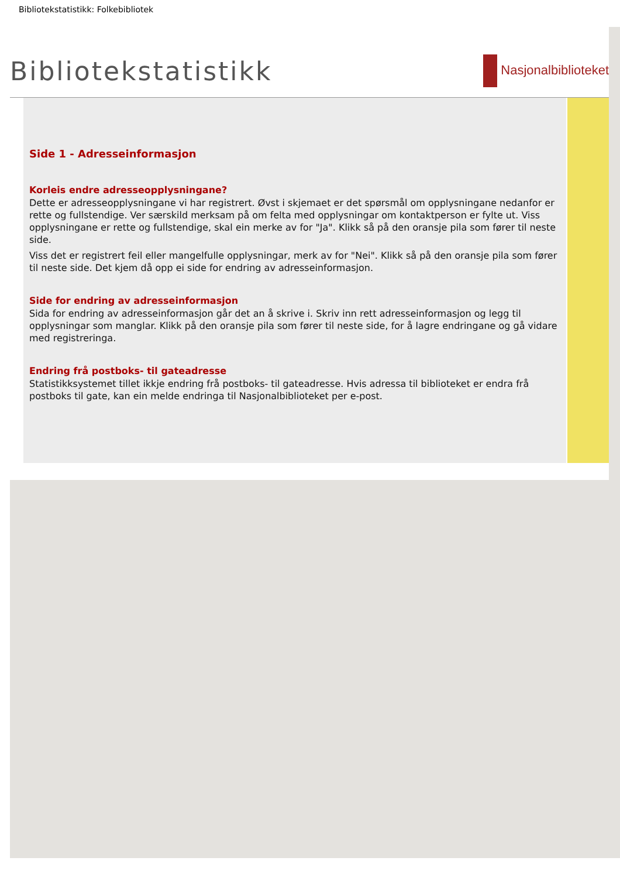Bibliotekstatistikk: Folkebibliotek
Bibliotekstatistikk
Nasjonalbiblioteket
Side 1 - Adresseinformasjon
Korleis endre adresseopplysningane?
Dette er adresseopplysningane vi har registrert. Øvst i skjemaet er det spørsmål om opplysningane nedanfor er rette og fullstendige. Ver særskild merksam på om felta med opplysningar om kontaktperson er fylte ut. Viss opplysningane er rette og fullstendige, skal ein merke av for "Ja". Klikk så på den oransje pila som fører til neste side.
Viss det er registrert feil eller mangelfulle opplysningar, merk av for "Nei". Klikk så på den oransje pila som fører til neste side. Det kjem då opp ei side for endring av adresseinformasjon.
Side for endring av adresseinformasjon
Sida for endring av adresseinformasjon går det an å skrive i. Skriv inn rett adresseinformasjon og legg til opplysningar som manglar. Klikk på den oransje pila som fører til neste side, for å lagre endringane og gå vidare med registreringa.
Endring frå postboks- til gateadresse
Statistikksystemet tillet ikkje endring frå postboks- til gateadresse. Hvis adressa til biblioteket er endra frå postboks til gate, kan ein melde endringa til Nasjonalbiblioteket per e-post.